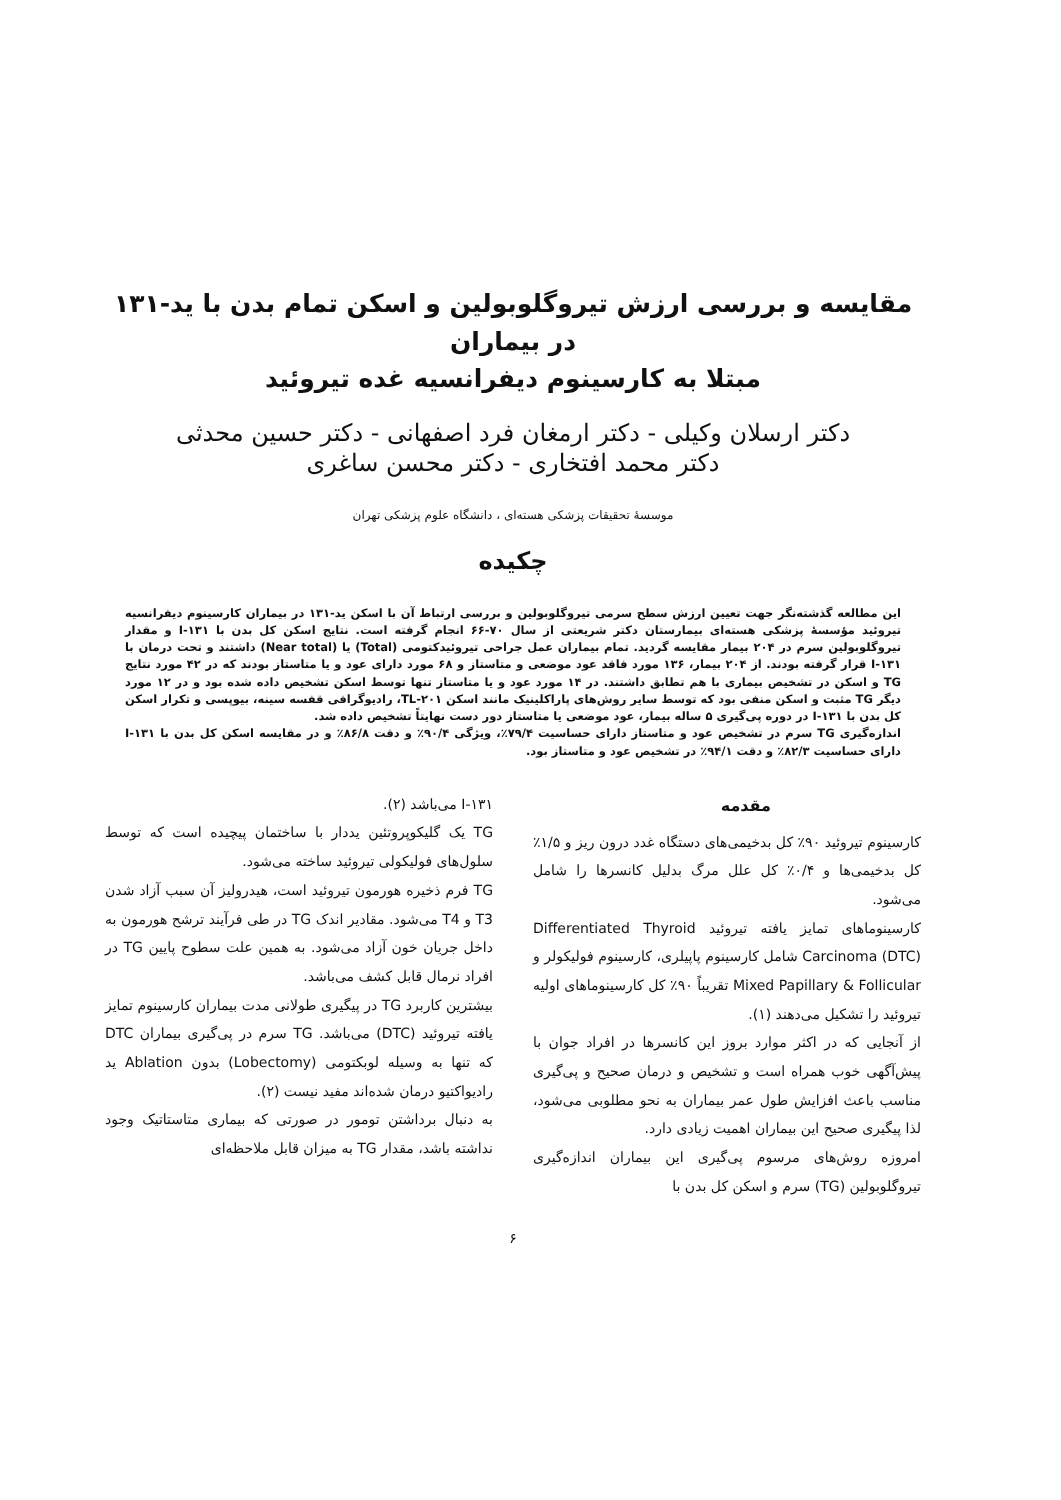مقایسه و بررسی ارزش تیروگلوبولین و اسکن تمام بدن با ید-۱۳۱ در بیماران
مبتلا به کارسینوم دیفرانسیه غده تیروئید
دکتر ارسلان وکیلی - دکتر ارمغان فرد اصفهانی - دکتر حسین محدثی
دکتر محمد افتخاری - دکتر محسن ساغری
موسسهٔ تحقیقات پزشکی هسته‌ای ، دانشگاه علوم پزشکی تهران
چکیده
این مطالعه گذشته‌نگر جهت تعیین ارزش سطح سرمی تیروگلوبولین و بررسی ارتباط آن با اسکن ید-۱۳۱ در بیماران کارسینوم دیفرانسیه تیروئید مؤسسهٔ پزشکی هسته‌ای بیمارستان دکتر شریعتی از سال ۷۰-۶۶ انجام گرفته است. نتایج اسکن کل بدن با ۱۳۱-I و مقدار تیروگلوبولین سرم در ۲۰۴ بیمار مقایسه گردید. تمام بیماران عمل جراحی تیروئیدکتومی (Total) یا (Near total) داشتند و تحت درمان با ۱۳۱-I قرار گرفته بودند. از ۲۰۴ بیمار، ۱۳۶ مورد فاقد عود موضعی و متاستاز و ۶۸ مورد دارای عود و یا متاستاز بودند که در ۴۲ مورد نتایج TG و اسکن در تشخیص بیماری با هم تطابق داشتند. در ۱۴ مورد عود و یا متاستاز تنها توسط اسکن تشخیص داده شده بود و در ۱۲ مورد دیگر TG مثبت و اسکن منفی بود که توسط سایر روش‌های پاراکلینیک مانند اسکن TL-۲۰۱، رادیوگرافی قفسه سینه، بیوپسی و تکرار اسکن کل بدن با ۱۳۱-I در دوره پی‌گیری ۵ ساله بیمار، عود موضعی یا متاستاز دور دست نهایتاً تشخیص داده شد.
اندازه‌گیری TG سرم در تشخیص عود و متاستاز دارای حساسیت ۷۹/۴٪، ویژگی ۹۰/۴٪ و دقت ۸۶/۸٪ و در مقایسه اسکن کل بدن با ۱۳۱-I دارای حساسیت ۸۲/۳٪ و دقت ۹۴/۱٪ در تشخیص عود و متاستاز بود.
مقدمه
کارسینوم تیروئید ۹۰٪ کل بدخیمی‌های دستگاه غدد درون ریز و ۱/۵٪ کل بدخیمی‌ها و ۰/۴٪ کل علل مرگ بدلیل کانسرها را شامل می‌شود.
کارسینوماهای تمایز یافته تیروئید Differentiated Thyroid Carcinoma (DTC) شامل کارسینوم پاپیلری، کارسینوم فولیکولر و Mixed Papillary & Follicular تقریباً ۹۰٪ کل کارسینوماهای اولیه تیروئید را تشکیل می‌دهند (۱).
از آنجایی که در اکثر موارد بروز این کانسرها در افراد جوان با پیش‌آگهی خوب همراه است و تشخیص و درمان صحیح و پی‌گیری مناسب باعث افزایش طول عمر بیماران به نحو مطلوبی می‌شود، لذا پیگیری صحیح این بیماران اهمیت زیادی دارد.
امروزه روش‌های مرسوم پی‌گیری این بیماران اندازه‌گیری تیروگلوبولین (TG) سرم و اسکن کل بدن با
۱۳۱-I می‌باشد (۲).
TG یک گلیکوپروتئین یددار با ساختمان پیچیده است که توسط سلول‌های فولیکولی تیروئید ساخته می‌شود.
TG فرم ذخیره هورمون تیروئید است، هیدرولیز آن سبب آزاد شدن T3 و T4 می‌شود. مقادیر اندک TG در طی فرآیند ترشح هورمون به داخل جریان خون آزاد می‌شود. به همین علت سطوح پایین TG در افراد نرمال قابل کشف می‌باشد.
بیشترین کاربرد TG در پیگیری طولانی مدت بیماران کارسینوم تمایز یافته تیروئید (DTC) می‌باشد. TG سرم در پی‌گیری بیماران DTC که تنها به وسیله لوبکتومی (Lobectomy) بدون Ablation ید رادیواکتیو درمان شده‌اند مفید نیست (۲).
به دنبال برداشتن تومور در صورتی که بیماری متاستاتیک وجود نداشته باشد، مقدار TG به میزان قابل ملاحظه‌ای
۶